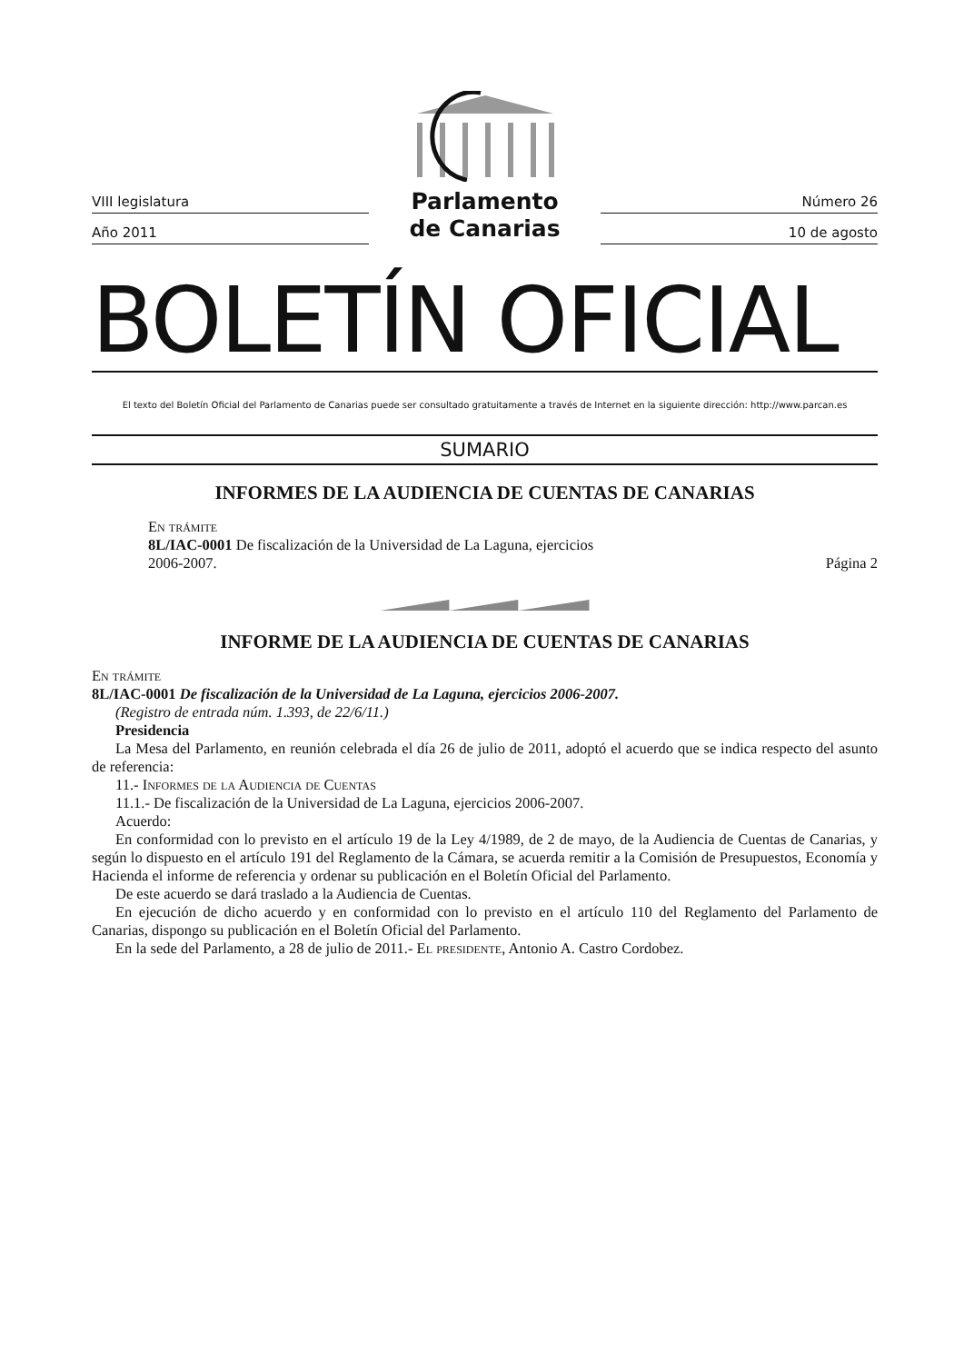VIII legislatura
Año 2011
Parlamento
de Canarias
Número 26
10 de agosto
BOLETÍN OFICIAL
El texto del Boletín Oficial del Parlamento de Canarias puede ser consultado gratuitamente a través de Internet en la siguiente dirección: http://www.parcan.es
SUMARIO
INFORMES DE LA AUDIENCIA DE CUENTAS DE CANARIAS
En trámite
8L/IAC-0001 De fiscalización de la Universidad de La Laguna, ejercicios
2006-2007. Página 2
INFORME DE LA AUDIENCIA DE CUENTAS DE CANARIAS
En trámite
8L/IAC-0001 De fiscalización de la Universidad de La Laguna, ejercicios 2006-2007.
(Registro de entrada núm. 1.393, de 22/6/11.)
Presidencia
La Mesa del Parlamento, en reunión celebrada el día 26 de julio de 2011, adoptó el acuerdo que se indica respecto del asunto de referencia:
11.- Informes de la Audiencia de Cuentas
11.1.- De fiscalización de la Universidad de La Laguna, ejercicios 2006-2007.
Acuerdo:
En conformidad con lo previsto en el artículo 19 de la Ley 4/1989, de 2 de mayo, de la Audiencia de Cuentas de Canarias, y según lo dispuesto en el artículo 191 del Reglamento de la Cámara, se acuerda remitir a la Comisión de Presupuestos, Economía y Hacienda el informe de referencia y ordenar su publicación en el Boletín Oficial del Parlamento.
De este acuerdo se dará traslado a la Audiencia de Cuentas.
En ejecución de dicho acuerdo y en conformidad con lo previsto en el artículo 110 del Reglamento del Parlamento de Canarias, dispongo su publicación en el Boletín Oficial del Parlamento.
En la sede del Parlamento, a 28 de julio de 2011.- El presidente, Antonio A. Castro Cordobez.